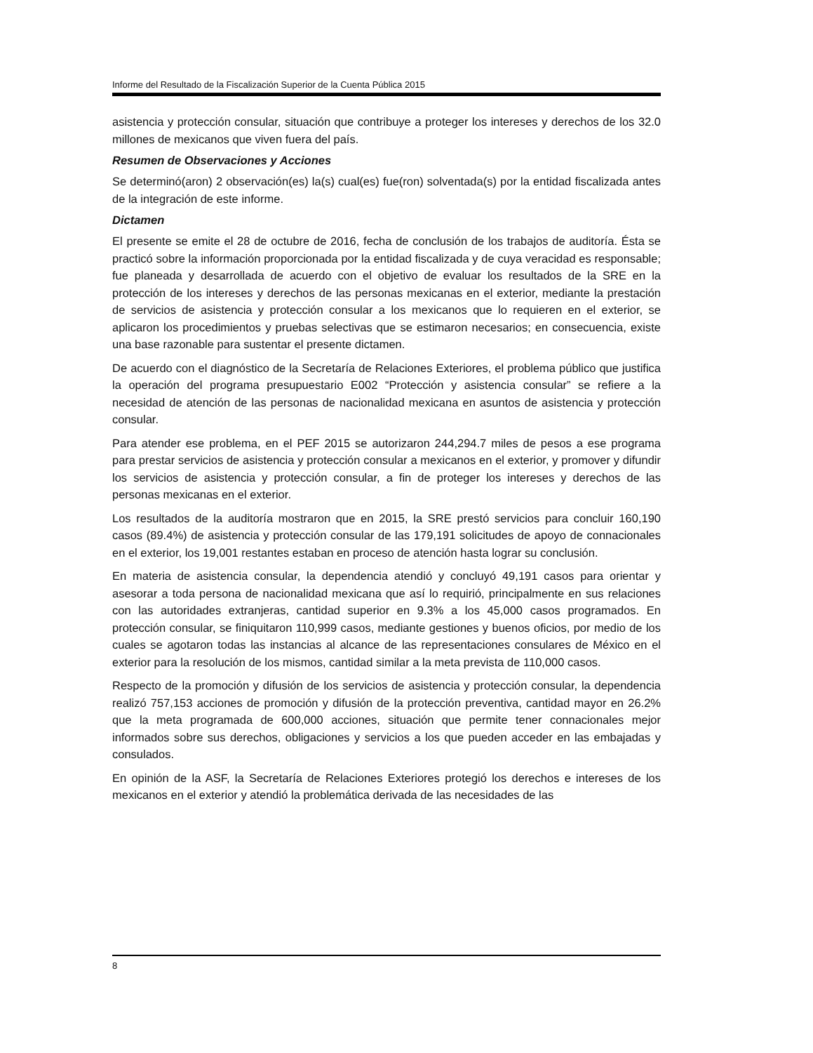Informe del Resultado de la Fiscalización Superior de la Cuenta Pública 2015
asistencia y protección consular, situación que contribuye a proteger los intereses y derechos de los 32.0 millones de mexicanos que viven fuera del país.
Resumen de Observaciones y Acciones
Se determinó(aron) 2 observación(es) la(s) cual(es) fue(ron) solventada(s) por la entidad fiscalizada antes de la integración de este informe.
Dictamen
El presente se emite el 28 de octubre de 2016, fecha de conclusión de los trabajos de auditoría. Ésta se practicó sobre la información proporcionada por la entidad fiscalizada y de cuya veracidad es responsable; fue planeada y desarrollada de acuerdo con el objetivo de evaluar los resultados de la SRE en la protección de los intereses y derechos de las personas mexicanas en el exterior, mediante la prestación de servicios de asistencia y protección consular a los mexicanos que lo requieren en el exterior, se aplicaron los procedimientos y pruebas selectivas que se estimaron necesarios; en consecuencia, existe una base razonable para sustentar el presente dictamen.
De acuerdo con el diagnóstico de la Secretaría de Relaciones Exteriores, el problema público que justifica la operación del programa presupuestario E002 “Protección y asistencia consular” se refiere a la necesidad de atención de las personas de nacionalidad mexicana en asuntos de asistencia y protección consular.
Para atender ese problema, en el PEF 2015 se autorizaron 244,294.7 miles de pesos a ese programa para prestar servicios de asistencia y protección consular a mexicanos en el exterior, y promover y difundir los servicios de asistencia y protección consular, a fin de proteger los intereses y derechos de las personas mexicanas en el exterior.
Los resultados de la auditoría mostraron que en 2015, la SRE prestó servicios para concluir 160,190 casos (89.4%) de asistencia y protección consular de las 179,191 solicitudes de apoyo de connacionales en el exterior, los 19,001 restantes estaban en proceso de atención hasta lograr su conclusión.
En materia de asistencia consular, la dependencia atendió y concluyó 49,191 casos para orientar y asesorar a toda persona de nacionalidad mexicana que así lo requirió, principalmente en sus relaciones con las autoridades extranjeras, cantidad superior en 9.3% a los 45,000 casos programados. En protección consular, se finiquitaron 110,999 casos, mediante gestiones y buenos oficios, por medio de los cuales se agotaron todas las instancias al alcance de las representaciones consulares de México en el exterior para la resolución de los mismos, cantidad similar a la meta prevista de 110,000 casos.
Respecto de la promoción y difusión de los servicios de asistencia y protección consular, la dependencia realizó 757,153 acciones de promoción y difusión de la protección preventiva, cantidad mayor en 26.2% que la meta programada de 600,000 acciones, situación que permite tener connacionales mejor informados sobre sus derechos, obligaciones y servicios a los que pueden acceder en las embajadas y consulados.
En opinión de la ASF, la Secretaría de Relaciones Exteriores protegió los derechos e intereses de los mexicanos en el exterior y atendió la problemática derivada de las necesidades de las
8